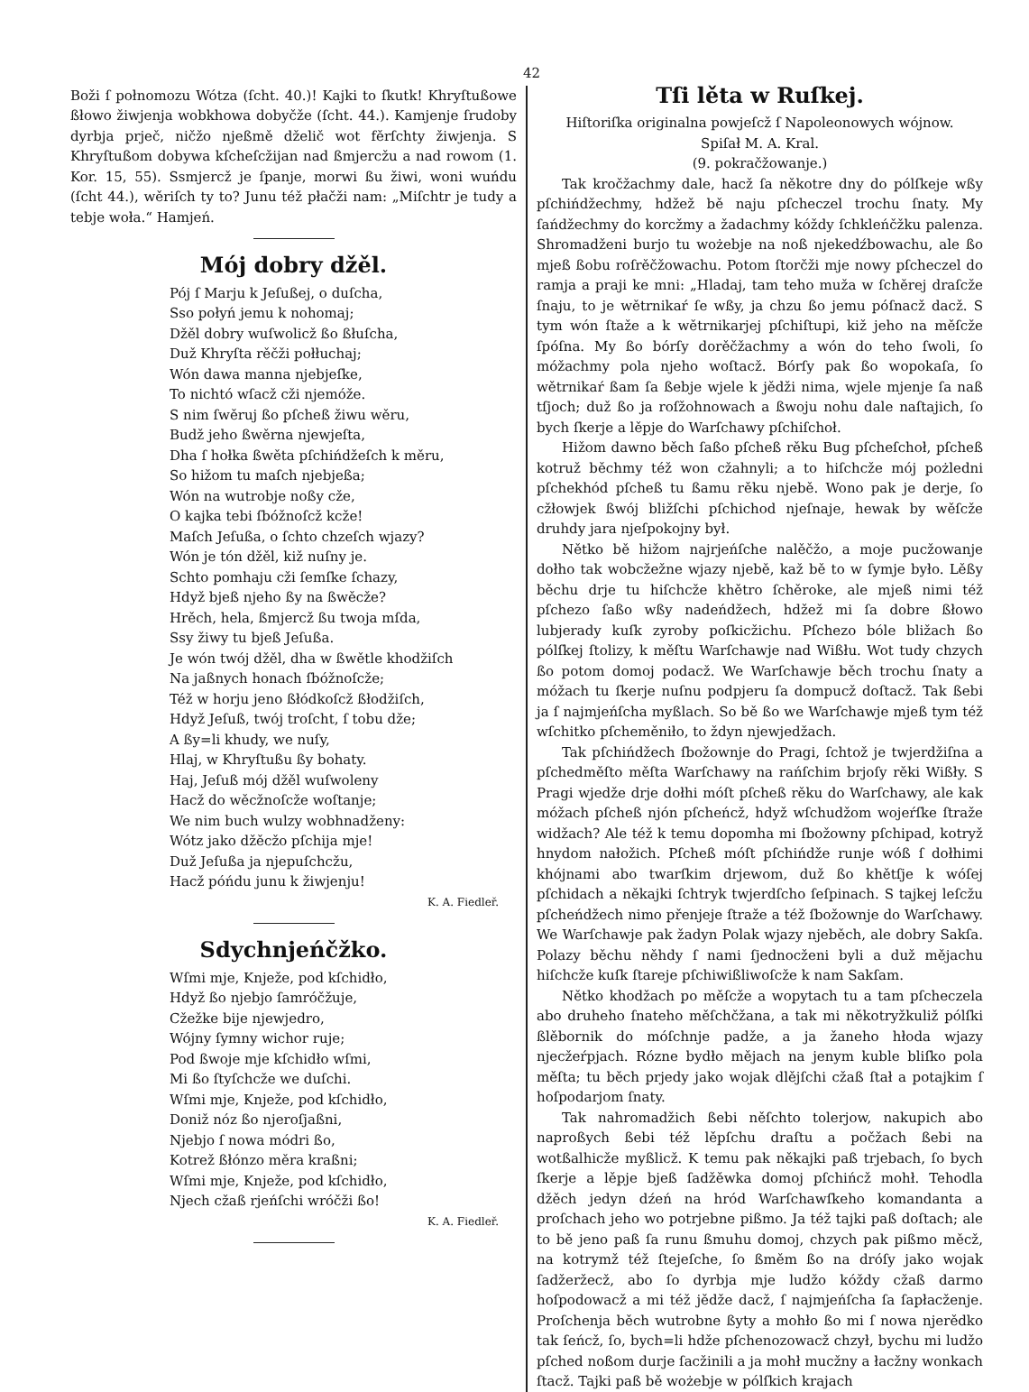42
Boži ſ połnomozu Wótza (ſcht. 40.)! Kajki to ſkutk! Khryſtußowe ßłowo žiwjenja wobkhowa dobyčže (ſcht. 44.). Kamjenje ſrudoby dyrbja prječ, ničžo njeßmě dželič wot fěrſchty žiwjenja. S Khryſtußom dobywa kſcheſcžijan nad ßmjercžu a nad rowom (1. Kor. 15, 55). Ssmjercž je ſpanje, morwi ßu žiwi, woni wuńdu (ſcht 44.), wěriſch ty to? Junu též płačži nam: „Miſchtr je tudy a tebje woła.“ Hamjeń.
Mój dobry džěl.
Pój ſ Marju k Jeſußej, o duſcha,
Sso połyń jemu k nohomaj;
Džěl dobry wuſwolicž ßo ßłuſcha,
Duž Khryſta rěčži połłuchaj;
Wón dawa manna njebjeſke,
To nichtó wſacž cži njemóže.
S nim ſwěruj ßo pſcheß žiwu wěru,
Budž jeho ßwěrna njewjeſta,
Dha ſ hołka ßwěta pſchińdžeſch k měru,
So hižom tu maſch njebjeßa;
Wón na wutrobje noßy cže,
O kajka tebi ſbóžnoſcž kcže!
Maſch Jeſußa, o ſchto chzeſch wjazy?
Wón je tón džěl, kiž nuſny je.
Schto pomhaju cži ſemſke ſchazy,
Hdyž bjeß njeho ßy na ßwěcže?
Hrěch, hela, ßmjercž ßu twoja mſda,
Ssy žiwy tu bjeß Jeſußa.
Je wón twój džěl, dha w ßwětle khodžiſch
Na jaßnych honach ſbóžnoſcže;
Též w horju jeno ßłódkoſcž ßłodžiſch,
Hdyž Jeſuß, twój troſcht, ſ tobu dže;
A ßy=li khudy, we nuſy,
Hlaj, w Khryſtußu ßy bohaty.
Haj, Jeſuß mój džěl wuſwoleny
Hacž do wěcžnoſcže woſtanje;
We nim buch wulzy wobhnadženy:
Wótz jako džěcžo pſchija mje!
Duž Jeſußa ja njepuſchcžu,
Hacž póńdu junu k žiwjenju!
K. A. Fiedleř.
Sdychnjeńčžko.
Wſmi mje, Knježe, pod kſchidło,
Hdyž ßo njebjo ſamróčžuje,
Cžežke bije njewjedro,
Wójny ſymny wichor ruje;
Pod ßwoje mje kſchidło wſmi,
Mi ßo ſtyſchcže we duſchi.
Wſmi mje, Knježe, pod kſchidło,
Doniž nóz ßo njeroſjaßni,
Njebjo ſ nowa módri ßo,
Kotrež ßłónzo měra kraßni;
Wſmi mje, Knježe, pod kſchidło,
Njech cžaß rjeńſchi wróčži ßo!
K. A. Fiedleř.
Tſi lěta w Ruſkej.
Hiſtoriſka originalna powjeſcž ſ Napoleonowych wójnow.
Spiſał M. A. Kral.
(9. pokračžowanje.)
Tak kročžachmy dale, hacž ſa někotre dny do pólſkeje wßy pſchińdžechmy, hdžež bě naju pſcheczel trochu ſnaty. My ſańdžechmy do korcžmy a žadachmy kóždy ſchkleńčžku palenza. Shromadženi burjo tu wożebje na noß njekedźbowachu, ale ßo mjeß ßobu roſrěčžowachu. Potom ſtorčži mje nowy pſcheczel do ramja a praji ke mni: „Hladaj, tam teho muža w ſchěrej draſcže ſnaju, to je wětrnikaŕ ſe wßy, ja chzu ßo jemu póſnacž dacž. S tym wón ſtaže a k wětrnikarjej pſchiſtupi, kiž jeho na měſcže ſpóſna. My ßo bórſy dorěčžachmy a wón do teho ſwoli, ſo móžachmy pola njeho woſtacž. Bórſy pak ßo wopokaſa, ſo wětrnikaŕ ßam ſa ßebje wjele k jědži nima, wjele mjenje ſa naß tſjoch; duž ßo ja roſžohnowach a ßwoju nohu dale naſtajich, ſo bych ſkerje a lěpje do Warſchawy pſchiſchoł.
Hižom dawno běch ſaßo pſcheß rěku Bug pſcheſchoł, pſcheß kotruž běchmy též won cžahnyli; a to hiſchcže mój pożledni pſchekhód pſcheß tu ßamu rěku njebě. Wono pak je derje, ſo cžłowjek ßwój bližſchi pſchichod njeſnaje, hewak by wěſcže druhdy jara njeſpokojny był.
Nětko bě hižom najrjeńſche nalěčžo, a moje pucžowanje dołho tak wobcžežne wjazy njebě, kaž bě to w ſymje było. Lěßy běchu drje tu hiſchcže khětro ſchěroke, ale mjeß nimi též pſchezo ſaßo wßy nadeńdžech, hdžež mi ſa dobre ßłowo lubjerady kuſk zyroby poſkicžichu. Pſchezo bóle bližach ßo pólſkej ſtolizy, k měſtu Warſchawje nad Wißłu. Wot tudy chzych ßo potom domoj podacž. We Warſchawje běch trochu ſnaty a móžach tu ſkerje nuſnu podpjeru ſa dompucž doſtacž. Tak ßebi ja ſ najmjeńſcha myßlach. So bě ßo we Warſchawje mjeß tym též wſchitko pſcheměniło, to ždyn njewjedžach.
Tak pſchińdžech ſbožownje do Pragi, ſchtož je twjerdžiſna a pſchedměſto měſta Warſchawy na rańſchim brjoſy rěki Wißły. S Pragi wjedže drje dołhi móſt pſcheß rěku do Warſchawy, ale kak móžach pſcheß njón pſcheńcž, hdyž wſchudžom wojeŕſke ſtraže widžach? Ale též k temu dopomha mi ſbožowny pſchipad, kotryž hnydom nałožich. Pſcheß móſt pſchińdže runje wóß ſ dołhimi khójnami abo twarſkim drjewom, duž ßo khětſje k wóſej pſchidach a někajki ſchtryk twjerdſcho ſeſpinach. S tajkej leſcžu pſcheńdžech nimo přenjeje ſtraže a též ſbožownje do Warſchawy. We Warſchawje pak žadyn Polak wjazy njeběch, ale dobry Sakſa. Polazy běchu něhdy ſ nami ſjednocženi byli a duž mějachu hiſchcže kuſk ſtareje pſchiwißliwoſcže k nam Sakſam.
Nětko khodžach po měſcže a wopytach tu a tam pſcheczela abo druheho ſnateho měſchčžana, a tak mi někotryžkuliž pólſki ßlěbornik do móſchnje padže, a ja žaneho hłoda wjazy njecžeŕpjach. Rózne bydło mějach na jenym kuble bliſko pola měſta; tu běch prjedy jako wojak dlějſchi cžaß ſtał a potajkim ſ hoſpodarjom ſnaty.
Tak nahromadžich ßebi něſchto tolerjow, nakupich abo naproßych ßebi též lěpſchu draſtu a počžach ßebi na wotßalhicže myßlicž. K temu pak někajki paß trjebach, ſo bych ſkerje a lěpje bjeß ſadžěwka domoj pſchińcž mohł. Tehodla džěch jedyn dźeń na hród Warſchawſkeho komandanta a proſchach jeho wo potrjebne pißmo. Ja též tajki paß doſtach; ale to bě jeno paß ſa runu ßmuhu domoj, chzych pak pißmo měcž, na kotrymž též ſtejeſche, ſo ßměm ßo na dróſy jako wojak ſadžeržecž, abo ſo dyrbja mje ludžo kóždy cžaß darmo hoſpodowacž a mi též jědže dacž, ſ najmjeńſcha ſa ſapłacženje. Proſchenja běch wutrobne ßyty a mohło ßo mi ſ nowa njerědko tak ſeńcž, ſo, bych=li hdže pſchenozowacž chzył, bychu mi ludžo pſched noßom durje ſacžinili a ja mohł mucžny a łacžny wonkach ſtacž. Tajki paß bě wożebje w pólſkich krajach